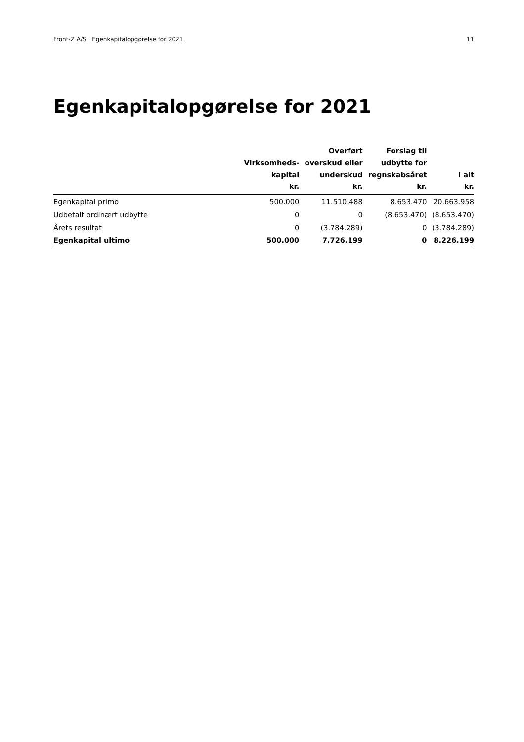Front-Z A/S | Egenkapitalopgørelse for 2021 11
Egenkapitalopgørelse for 2021
| | Virksomheds- kapital kr. | Overført overskud eller underskud kr. | Forslag til udbytte for regnskabsåret kr. | I alt kr. |
| --- | --- | --- | --- | --- |
| Egenkapital primo | 500.000 | 11.510.488 | 8.653.470 | 20.663.958 |
| Udbetalt ordinært udbytte | 0 | 0 | (8.653.470) | (8.653.470) |
| Årets resultat | 0 | (3.784.289) | 0 | (3.784.289) |
| Egenkapital ultimo | 500.000 | 7.726.199 | 0 | 8.226.199 |